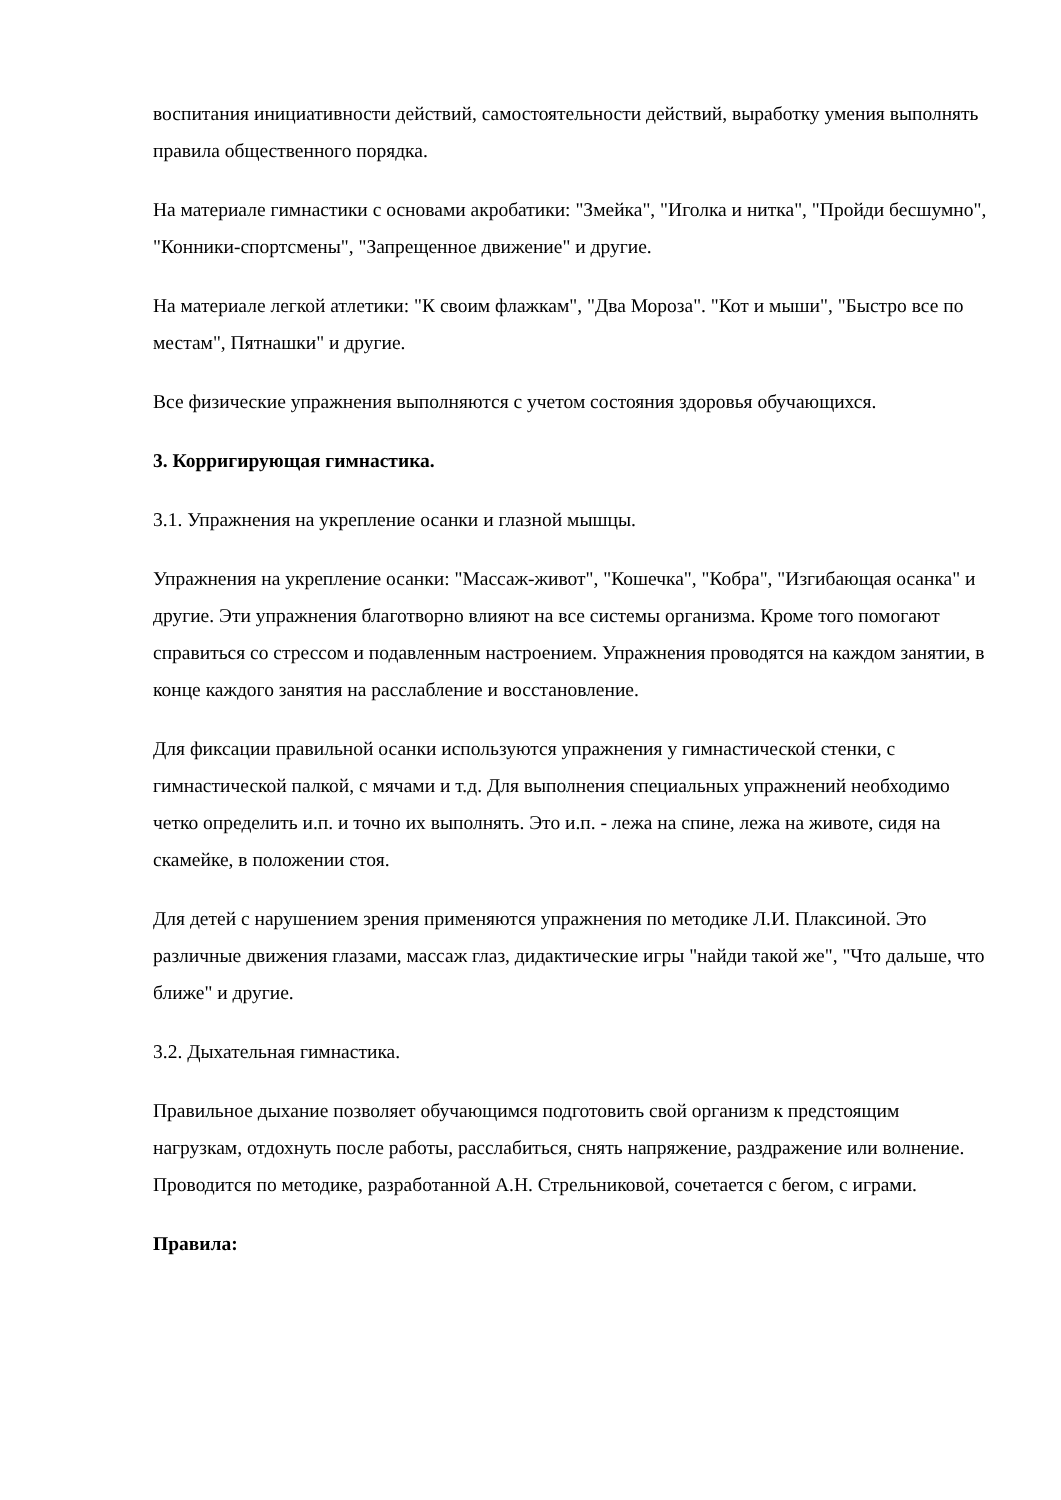воспитания инициативности действий, самостоятельности действий, выработку умения выполнять правила общественного порядка.
На материале гимнастики с основами акробатики: "Змейка", "Иголка и нитка", "Пройди бесшумно", "Конники-спортсмены", "Запрещенное движение" и другие.
На материале легкой атлетики: "К своим флажкам", "Два Мороза". "Кот и мыши", "Быстро все по местам", Пятнашки" и другие.
Все физические упражнения выполняются с учетом состояния здоровья обучающихся.
3. Корригирующая гимнастика.
3.1. Упражнения на укрепление осанки и глазной мышцы.
Упражнения на укрепление осанки: "Массаж-живот", "Кошечка", "Кобра", "Изгибающая осанка" и другие. Эти упражнения благотворно влияют на все системы организма. Кроме того помогают справиться со стрессом и подавленным настроением. Упражнения проводятся на каждом занятии, в конце каждого занятия на расслабление и восстановление.
Для фиксации правильной осанки используются упражнения у гимнастической стенки, с гимнастической палкой, с мячами и т.д. Для выполнения специальных упражнений необходимо четко определить и.п. и точно их выполнять. Это и.п. - лежа на спине, лежа на животе, сидя на скамейке, в положении стоя.
Для детей с нарушением зрения применяются упражнения по методике Л.И. Плаксиной. Это различные движения глазами, массаж глаз, дидактические игры "найди такой же", "Что дальше, что ближе" и другие.
3.2. Дыхательная гимнастика.
Правильное дыхание позволяет обучающимся подготовить свой организм к предстоящим нагрузкам, отдохнуть после работы, расслабиться, снять напряжение, раздражение или волнение. Проводится по методике, разработанной А.Н. Стрельниковой, сочетается с бегом, с играми.
Правила: